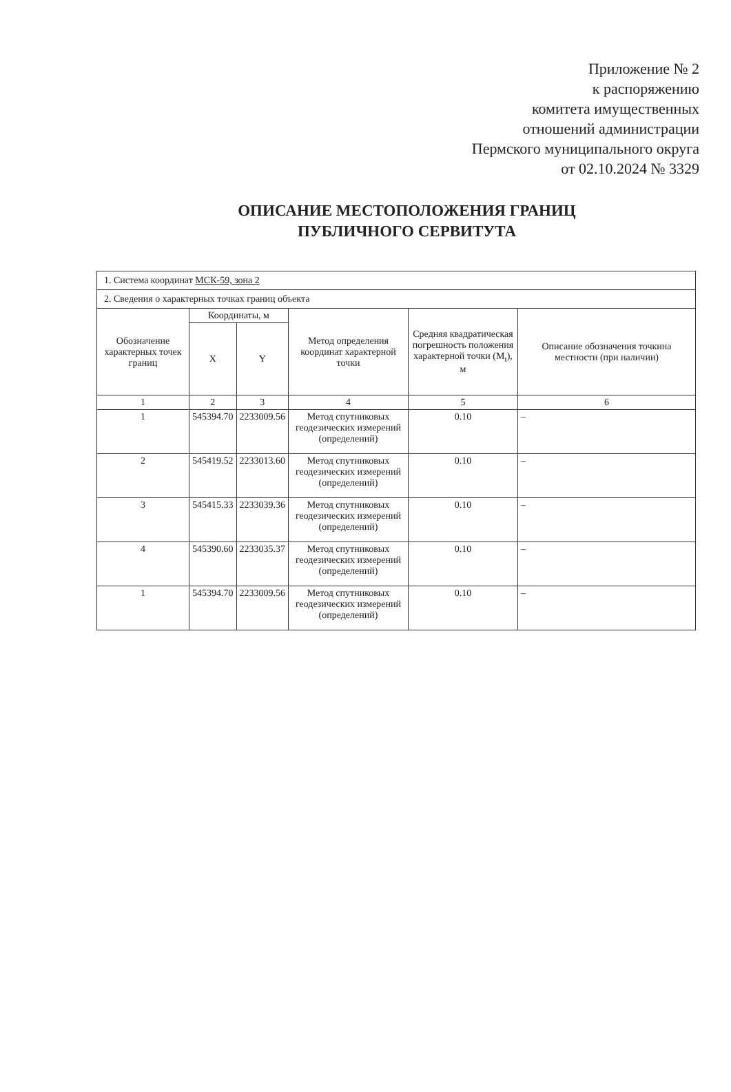Приложение № 2
к распоряжению
комитета имущественных
отношений администрации
Пермского муниципального округа
от 02.10.2024 № 3329
ОПИСАНИЕ МЕСТОПОЛОЖЕНИЯ ГРАНИЦ
ПУБЛИЧНОГО СЕРВИТУТА
| 1. Система координат МСК-59, зона 2 | | | | | |
| 2. Сведения о характерных точках границ объекта | | | | | |
| Обозначение характерных точек границ | Координаты, м | | Метод определения координат характерной точки | Средняя квадратическая погрешность положения характерной точки (M<sub>t</sub>), м | Описание обозначения точкина местности (при наличии) |
| | X | Y | | | |
| 1 | 2 | 3 | 4 | 5 | 6 |
| 1 | 545394.70 | 2233009.56 | Метод спутниковых геодезических измерений (определений) | 0.10 | – |
| 2 | 545419.52 | 2233013.60 | Метод спутниковых геодезических измерений (определений) | 0.10 | – |
| 3 | 545415.33 | 2233039.36 | Метод спутниковых геодезических измерений (определений) | 0.10 | – |
| 4 | 545390.60 | 2233035.37 | Метод спутниковых геодезических измерений (определений) | 0.10 | – |
| 1 | 545394.70 | 2233009.56 | Метод спутниковых геодезических измерений (определений) | 0.10 | – |